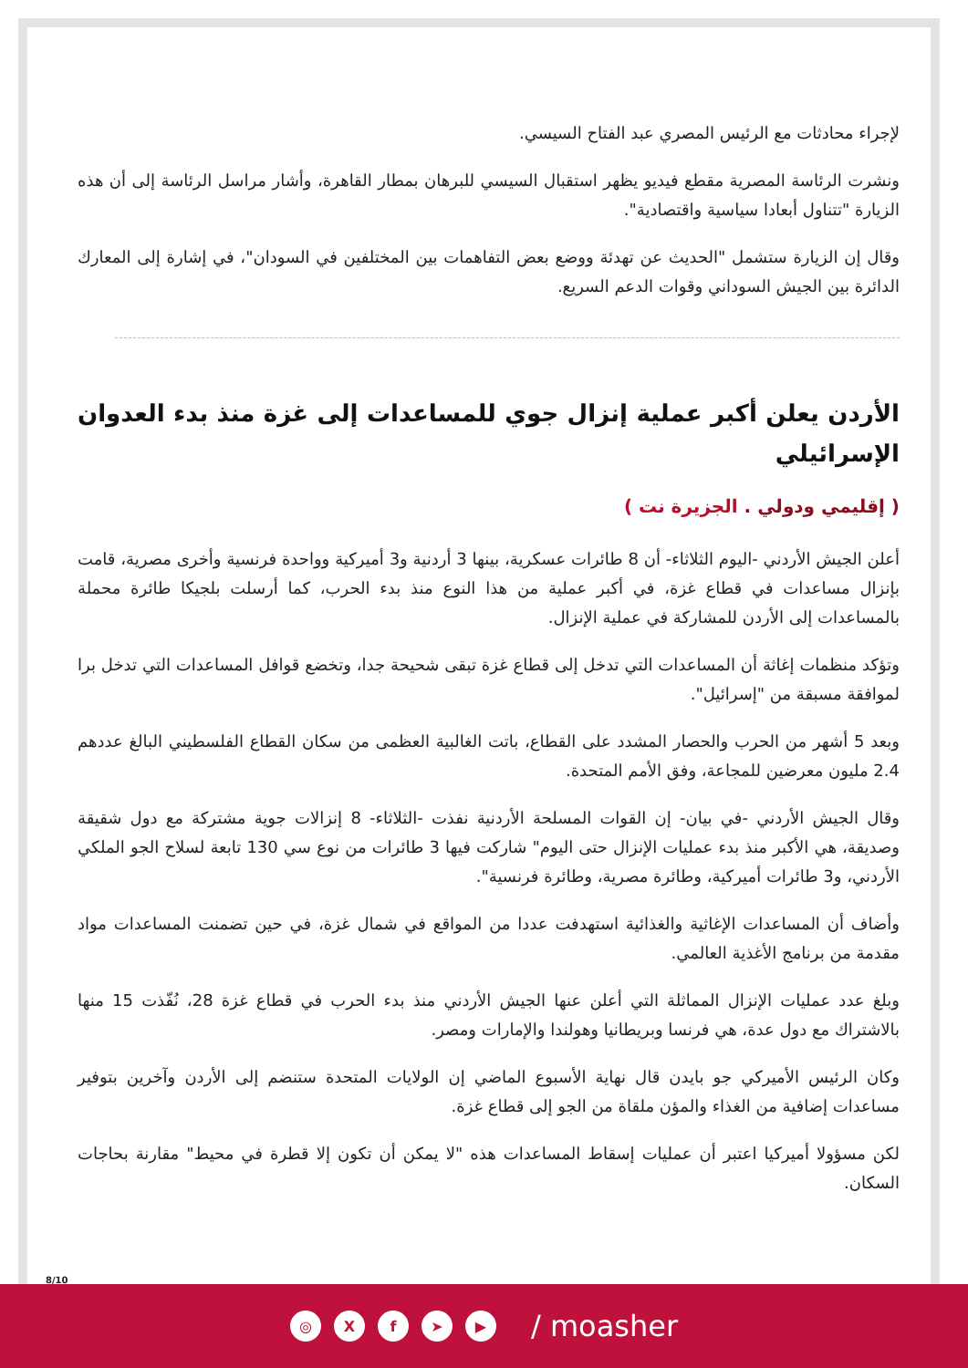لإجراء محادثات مع الرئيس المصري عبد الفتاح السيسي.
ونشرت الرئاسة المصرية مقطع فيديو يظهر استقبال السيسي للبرهان بمطار القاهرة، وأشار مراسل الرئاسة إلى أن هذه الزيارة "تتناول أبعادا سياسية واقتصادية".
وقال إن الزيارة ستشمل "الحديث عن تهدئة ووضع بعض التفاهمات بين المختلفين في السودان"، في إشارة إلى المعارك الدائرة بين الجيش السوداني وقوات الدعم السريع.
الأردن يعلن أكبر عملية إنزال جوي للمساعدات إلى غزة منذ بدء العدوان الإسرائيلي
( إقليمي ودولي . الجزيرة نت )
أعلن الجيش الأردني -اليوم الثلاثاء- أن 8 طائرات عسكرية، بينها 3 أردنية و3 أميركية وواحدة فرنسية وأخرى مصرية، قامت بإنزال مساعدات في قطاع غزة، في أكبر عملية من هذا النوع منذ بدء الحرب، كما أرسلت بلجيكا طائرة محملة بالمساعدات إلى الأردن للمشاركة في عملية الإنزال.
وتؤكد منظمات إغاثة أن المساعدات التي تدخل إلى قطاع غزة تبقى شحيحة جدا، وتخضع قوافل المساعدات التي تدخل برا لموافقة مسبقة من "إسرائيل".
وبعد 5 أشهر من الحرب والحصار المشدد على القطاع، باتت الغالبية العظمى من سكان القطاع الفلسطيني البالغ عددهم 2.4 مليون معرضين للمجاعة، وفق الأمم المتحدة.
وقال الجيش الأردني -في بيان- إن القوات المسلحة الأردنية نفذت -الثلاثاء- 8 إنزالات جوية مشتركة مع دول شقيقة وصديقة، هي الأكبر منذ بدء عمليات الإنزال حتى اليوم" شاركت فيها 3 طائرات من نوع سي 130 تابعة لسلاح الجو الملكي الأردني، و3 طائرات أميركية، وطائرة مصرية، وطائرة فرنسية".
وأضاف أن المساعدات الإغاثية والغذائية استهدفت عددا من المواقع في شمال غزة، في حين تضمنت المساعدات مواد مقدمة من برنامج الأغذية العالمي.
وبلغ عدد عمليات الإنزال المماثلة التي أعلن عنها الجيش الأردني منذ بدء الحرب في قطاع غزة 28، نُفّذت 15 منها بالاشتراك مع دول عدة، هي فرنسا وبريطانيا وهولندا والإمارات ومصر.
وكان الرئيس الأميركي جو بايدن قال نهاية الأسبوع الماضي إن الولايات المتحدة ستنضم إلى الأردن وآخرين بتوفير مساعدات إضافية من الغذاء والمؤن ملقاة من الجو إلى قطاع غزة.
لكن مسؤولا أميركيا اعتبر أن عمليات إسقاط المساعدات هذه "لا يمكن أن تكون إلا قطرة في محيط" مقارنة بحاجات السكان.
8/10
◎ X f ➤ ▶
/ moasher